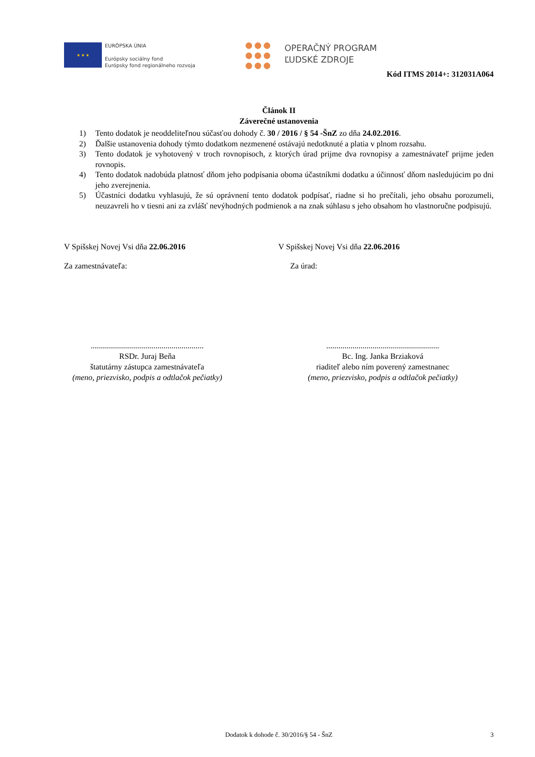★ ★ ★
EURÓPSKA ÚNIA
Európsky sociálny fond
Európsky fond regionálneho rozvoja
OPERAČNÝ PROGRAM
ĽUDSKÉ ZDROJE
Kód ITMS 2014+: 312031A064
Článok II
Záverečné ustanovenia
1) Tento dodatok je neoddeliteľnou súčasťou dohody č. 30 / 2016 / § 54 -ŠnZ zo dňa 24.02.2016.
2) Ďalšie ustanovenia dohody týmto dodatkom nezmenené ostávajú nedotknuté a platia v plnom rozsahu.
3) Tento dodatok je vyhotovený v troch rovnopisoch, z ktorých úrad prijme dva rovnopisy a zamestnávateľ prijme jeden rovnopis.
4) Tento dodatok nadobúda platnosť dňom jeho podpísania oboma účastníkmi dodatku a účinnosť dňom nasledujúcim po dni jeho zverejnenia.
5) Účastníci dodatku vyhlasujú, že sú oprávnení tento dodatok podpísať, riadne si ho prečítali, jeho obsahu porozumeli, neuzavreli ho v tiesni ani za zvlášť nevýhodných podmienok a na znak súhlasu s jeho obsahom ho vlastnoručne podpisujú.
V Spišskej Novej Vsi dňa 22.06.2016 V Spišskej Novej Vsi dňa 22.06.2016
Za zamestnávateľa: Za úrad:
........................................................
RSDr. Juraj Beňa
štatutárny zástupca zamestnávateľa
(meno, priezvisko, podpis a odtlačok pečiatky)
........................................................
Bc. Ing. Janka Brziaková
riaditeľ alebo ním poverený zamestnanec
(meno, priezvisko, podpis a odtlačok pečiatky)
Dodatok k dohode č. 30/2016/§ 54 - ŠnZ 3